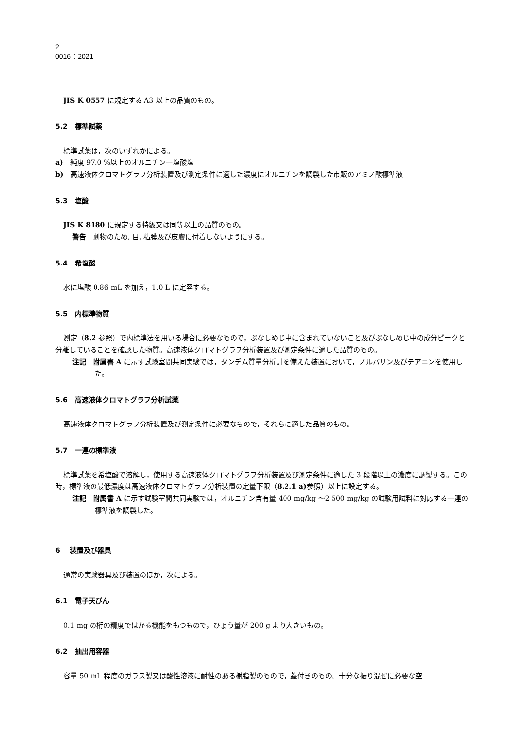2
0016：2021
JIS K 0557 に規定する A3 以上の品質のもの。
5.2　標準試薬
標準試薬は，次のいずれかによる。
a)　純度 97.0 %以上のオルニチン一塩酸塩
b)　高速液体クロマトグラフ分析装置及び測定条件に適した濃度にオルニチンを調製した市販のアミノ酸標準液
5.3　塩酸
JIS K 8180 に規定する特級又は同等以上の品質のもの。
警告　劇物のため, 目, 粘膜及び皮膚に付着しないようにする。
5.4　希塩酸
水に塩酸 0.86 mL を加え，1.0 L に定容する。
5.5　内標準物質
測定（8.2 参照）で内標準法を用いる場合に必要なもので，ぶなしめじ中に含まれていないこと及びぶなしめじ中の成分ピークと分離していることを確認した物質。高速液体クロマトグラフ分析装置及び測定条件に適した品質のもの。
注記　附属書 A に示す試験室間共同実験では，タンデム質量分析計を備えた装置において，ノルバリン及びテアニンを使用した。
5.6　高速液体クロマトグラフ分析試薬
高速液体クロマトグラフ分析装置及び測定条件に必要なもので，それらに適した品質のもの。
5.7　一連の標準液
標準試薬を希塩酸で溶解し，使用する高速液体クロマトグラフ分析装置及び測定条件に適した 3 段階以上の濃度に調製する。この時，標準液の最低濃度は高速液体クロマトグラフ分析装置の定量下限（8.2.1 a) 参照）以上に設定する。
注記　附属書 A に示す試験室間共同実験では，オルニチン含有量 400 mg/kg ～2 500 mg/kg の試験用試料に対応する一連の標準液を調製した。
6　 装置及び器具
通常の実験器具及び装置のほか，次による。
6.1　電子天びん
0.1 mg の桁の精度ではかる機能をもつもので，ひょう量が 200 g より大きいもの。
6.2　抽出用容器
容量 50 mL 程度のガラス製又は酸性溶液に耐性のある樹脂製のもので，蓋付きのもの。十分な振り混ぜに必要な空